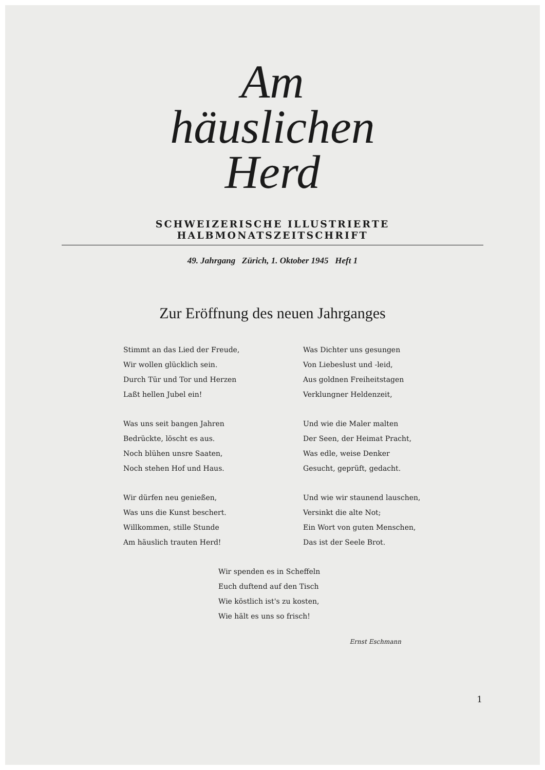Am
häuslichen
Herd
SCHWEIZERISCHE ILLUSTRIERTE HALBMONATSZEITSCHRIFT
49. Jahrgang Zürich, 1. Oktober 1945 Heft 1
Zur Eröffnung des neuen Jahrganges
Stimmt an das Lied der Freude,
Wir wollen glücklich sein.
Durch Tür und Tor und Herzen
Laßt hellen Jubel ein!
Was uns seit bangen Jahren
Bedrückte, löscht es aus.
Noch blühen unsre Saaten,
Noch stehen Hof und Haus.
Wir dürfen neu genießen,
Was uns die Kunst beschert.
Willkommen, stille Stunde
Am häuslich trauten Herd!
Was Dichter uns gesungen
Von Liebeslust und -leid,
Aus goldnen Freiheitstagen
Verklungner Heldenzeit,
Und wie die Maler malten
Der Seen, der Heimat Pracht,
Was edle, weise Denker
Gesucht, geprüft, gedacht.
Und wie wir staunend lauschen,
Versinkt die alte Not;
Ein Wort von guten Menschen,
Das ist der Seele Brot.
Wir spenden es in Scheffeln
Euch duftend auf den Tisch
Wie köstlich ist's zu kosten,
Wie hält es uns so frisch!
Ernst Eschmann
1